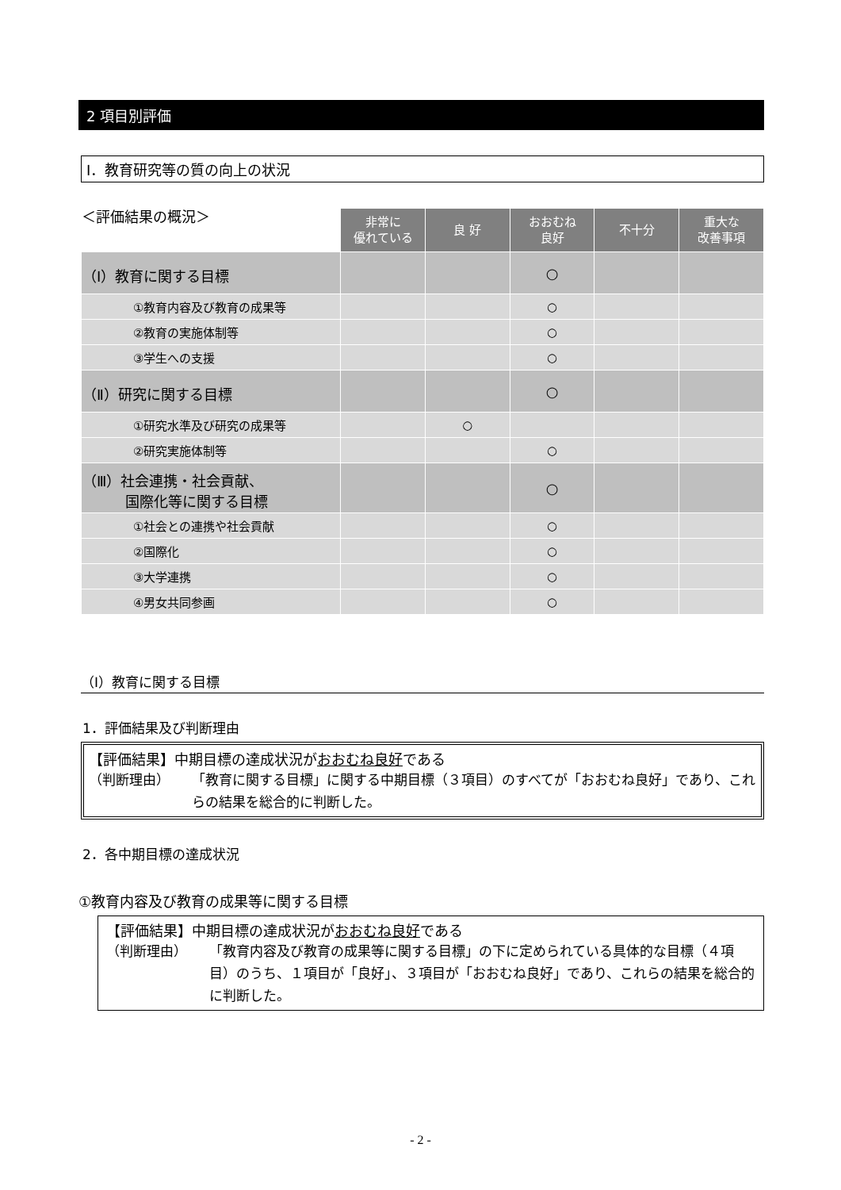2 項目別評価
Ⅰ．教育研究等の質の向上の状況
| ＜評価結果の概況＞ | 非常に 優れている | 良 好 | おおむね 良好 | 不十分 | 重大な 改善事項 |
| --- | --- | --- | --- | --- | --- |
| （Ⅰ）教育に関する目標 | | | ○ | | |
| ①教育内容及び教育の成果等 | | | ○ | | |
| ②教育の実施体制等 | | | ○ | | |
| ③学生への支援 | | | ○ | | |
| （Ⅱ）研究に関する目標 | | | ○ | | |
| ①研究水準及び研究の成果等 | | ○ | | | |
| ②研究実施体制等 | | | ○ | | |
| （Ⅲ）社会連携・社会貢献、 国際化等に関する目標 | | | ○ | | |
| ①社会との連携や社会貢献 | | | ○ | | |
| ②国際化 | | | ○ | | |
| ③大学連携 | | | ○ | | |
| ④男女共同参画 | | | ○ | | |
（Ⅰ）教育に関する目標
1．評価結果及び判断理由
【評価結果】中期目標の達成状況がおおむね良好である
（判断理由） 「教育に関する目標」に関する中期目標（３項目）のすべてが「おおむね良好」であり、これらの結果を総合的に判断した。
2．各中期目標の達成状況
①教育内容及び教育の成果等に関する目標
【評価結果】中期目標の達成状況がおおむね良好である
（判断理由） 「教育内容及び教育の成果等に関する目標」の下に定められている具体的な目標（４項目）のうち、１項目が「良好」、３項目が「おおむね良好」であり、これらの結果を総合的に判断した。
- 2 -